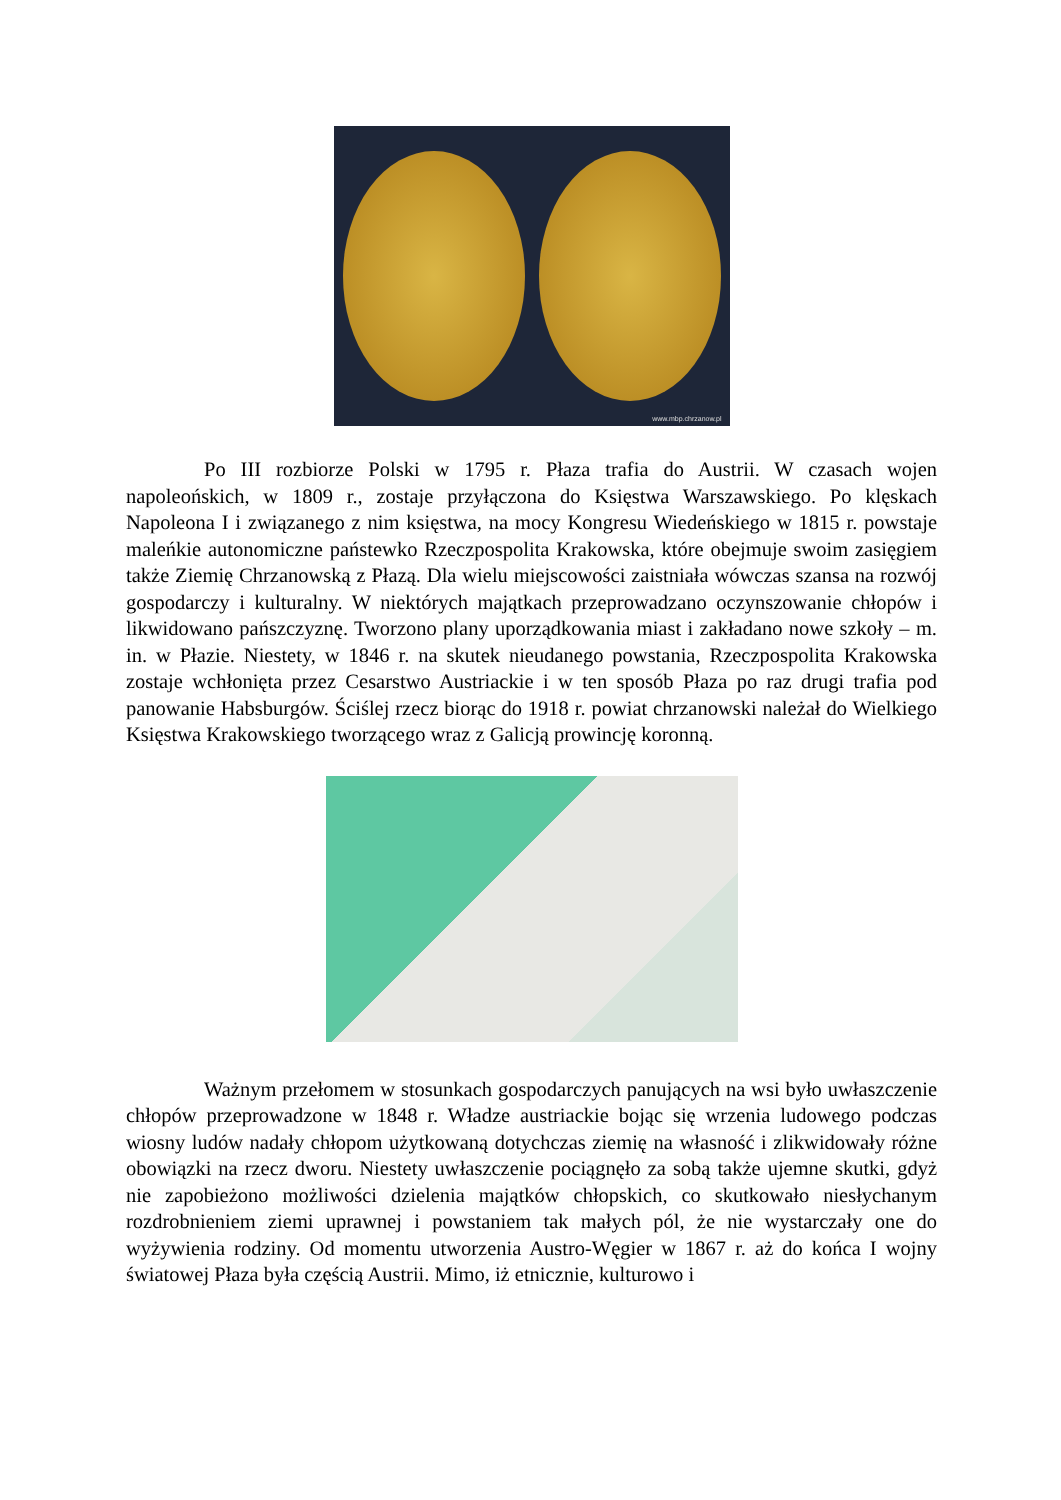www.mbp.chrzanow.pl
Po III rozbiorze Polski w 1795 r. Płaza trafia do Austrii. W czasach wojen napoleońskich, w 1809 r., zostaje przyłączona do Księstwa Warszawskiego. Po klęskach Napoleona I i związanego z nim księstwa, na mocy Kongresu Wiedeńskiego w 1815 r. powstaje maleńkie autonomiczne państewko Rzeczpospolita Krakowska, które obejmuje swoim zasięgiem także Ziemię Chrzanowską z Płazą. Dla wielu miejscowości zaistniała wówczas szansa na rozwój gospodarczy i kulturalny. W niektórych majątkach przeprowadzano oczynszowanie chłopów i likwidowano pańszczyznę. Tworzono plany uporządkowania miast i zakładano nowe szkoły – m. in. w Płazie. Niestety, w 1846 r. na skutek nieudanego powstania, Rzeczpospolita Krakowska zostaje wchłonięta przez Cesarstwo Austriackie i w ten sposób Płaza po raz drugi trafia pod panowanie Habsburgów. Ściślej rzecz biorąc do 1918 r. powiat chrzanowski należał do Wielkiego Księstwa Krakowskiego tworzącego wraz z Galicją prowincję koronną.
Ważnym przełomem w stosunkach gospodarczych panujących na wsi było uwłaszczenie chłopów przeprowadzone w 1848 r. Władze austriackie bojąc się wrzenia ludowego podczas wiosny ludów nadały chłopom użytkowaną dotychczas ziemię na własność i zlikwidowały różne obowiązki na rzecz dworu. Niestety uwłaszczenie pociągnęło za sobą także ujemne skutki, gdyż nie zapobieżono możliwości dzielenia majątków chłopskich, co skutkowało niesłychanym rozdrobnieniem ziemi uprawnej i powstaniem tak małych pól, że nie wystarczały one do wyżywienia rodziny. Od momentu utworzenia Austro-Węgier w 1867 r. aż do końca I wojny światowej Płaza była częścią Austrii. Mimo, iż etnicznie, kulturowo i